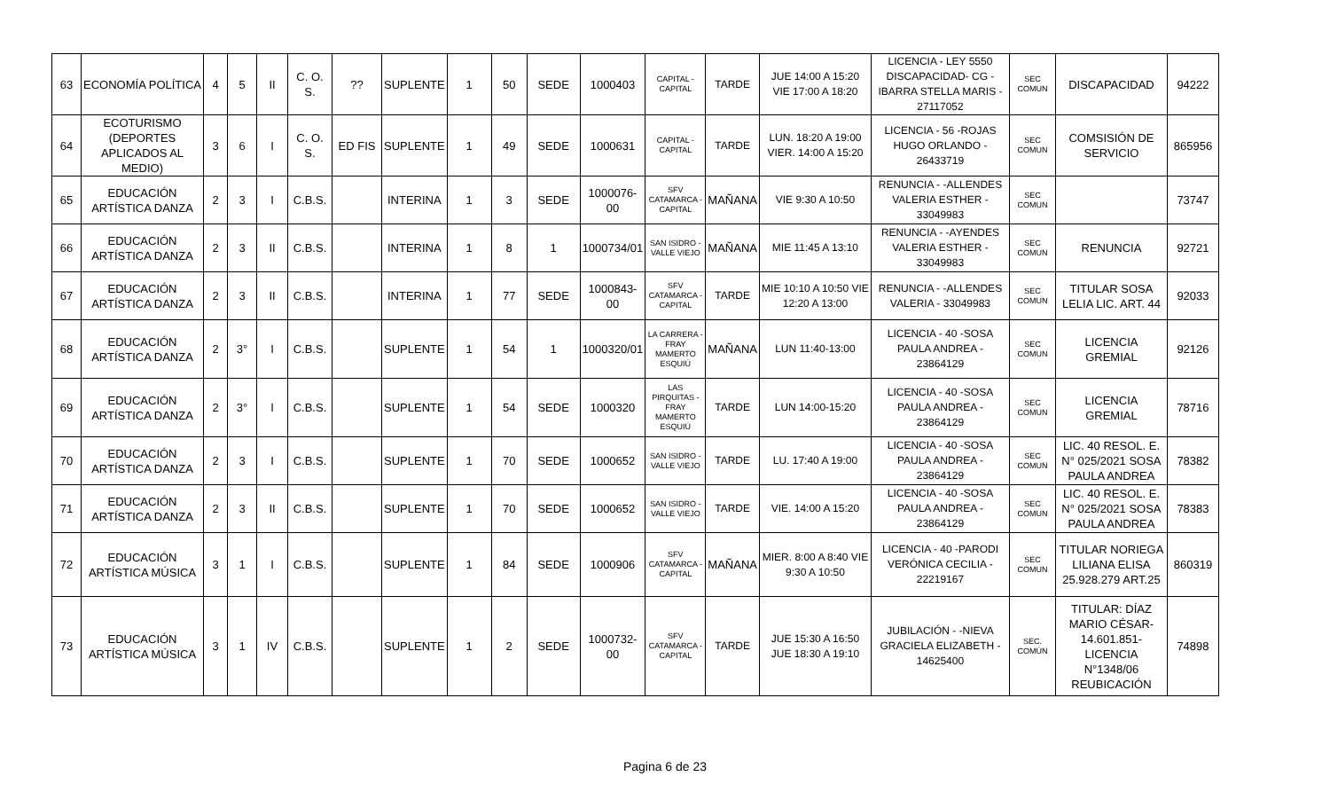| 63 | ECONOMÍA POLÍTICA | 4 | 5 | II | C. O. S. | ?? | SUPLENTE | 1 | 50 | SEDE | 1000403 | CAPITAL - CAPITAL | TARDE | JUE 14:00 A 15:20 VIE 17:00 A 18:20 | LICENCIA - LEY 5550 DISCAPACIDAD- CG - IBARRA STELLA MARIS - 27117052 | SEC COMUN | DISCAPACIDAD | 94222 |
| 64 | ECOTURISMO (DEPORTES APLICADOS AL MEDIO) | 3 | 6 | I | C. O. S. | ED FIS | SUPLENTE | 1 | 49 | SEDE | 1000631 | CAPITAL - CAPITAL | TARDE | LUN. 18:20 A 19:00 VIER. 14:00 A 15:20 | LICENCIA - 56 -ROJAS HUGO ORLANDO - 26433719 | SEC COMUN | COMSISIÓN DE SERVICIO | 865956 |
| 65 | EDUCACIÓN ARTÍSTICA DANZA | 2 | 3 | I | C.B.S. | | INTERINA | 1 | 3 | SEDE | 1000076-00 | SFV CATAMARCA - CAPITAL | MAÑANA | VIE 9:30 A 10:50 | RENUNCIA - -ALLENDES VALERIA ESTHER - 33049983 | SEC COMUN | | 73747 |
| 66 | EDUCACIÓN ARTÍSTICA DANZA | 2 | 3 | II | C.B.S. | | INTERINA | 1 | 8 | 1 | 1000734/01 | SAN ISIDRO - VALLE VIEJO | MAÑANA | MIE 11:45 A 13:10 | RENUNCIA - -AYENDES VALERIA ESTHER - 33049983 | SEC COMUN | RENUNCIA | 92721 |
| 67 | EDUCACIÓN ARTÍSTICA DANZA | 2 | 3 | II | C.B.S. | | INTERINA | 1 | 77 | SEDE | 1000843-00 | SFV CATAMARCA - CAPITAL | TARDE | MIE 10:10 A 10:50 VIE 12:20 A 13:00 | RENUNCIA - -ALLENDES VALERIA - 33049983 | SEC COMUN | TITULAR SOSA LELIA LIC. ART. 44 | 92033 |
| 68 | EDUCACIÓN ARTÍSTICA DANZA | 2 | 3° | I | C.B.S. | | SUPLENTE | 1 | 54 | 1 | 1000320/01 | LA CARRERA - FRAY MAMERTO ESQUIÚ | MAÑANA | LUN 11:40-13:00 | LICENCIA - 40 -SOSA PAULA ANDREA - 23864129 | SEC COMUN | LICENCIA GREMIAL | 92126 |
| 69 | EDUCACIÓN ARTÍSTICA DANZA | 2 | 3° | I | C.B.S. | | SUPLENTE | 1 | 54 | SEDE | 1000320 | LAS PIRQUITAS - FRAY MAMERTO ESQUIÚ | TARDE | LUN 14:00-15:20 | LICENCIA - 40 -SOSA PAULA ANDREA - 23864129 | SEC COMUN | LICENCIA GREMIAL | 78716 |
| 70 | EDUCACIÓN ARTÍSTICA DANZA | 2 | 3 | I | C.B.S. | | SUPLENTE | 1 | 70 | SEDE | 1000652 | SAN ISIDRO - VALLE VIEJO | TARDE | LU. 17:40 A 19:00 | LICENCIA - 40 -SOSA PAULA ANDREA - 23864129 | SEC COMUN | LIC. 40 RESOL. E. N° 025/2021 SOSA PAULA ANDREA | 78382 |
| 71 | EDUCACIÓN ARTÍSTICA DANZA | 2 | 3 | II | C.B.S. | | SUPLENTE | 1 | 70 | SEDE | 1000652 | SAN ISIDRO - VALLE VIEJO | TARDE | VIE. 14:00 A 15:20 | LICENCIA - 40 -SOSA PAULA ANDREA - 23864129 | SEC COMUN | LIC. 40 RESOL. E. N° 025/2021 SOSA PAULA ANDREA | 78383 |
| 72 | EDUCACIÓN ARTÍSTICA MÚSICA | 3 | 1 | I | C.B.S. | | SUPLENTE | 1 | 84 | SEDE | 1000906 | SFV CATAMARCA - CAPITAL | MAÑANA | MIER. 8:00 A 8:40 VIE 9:30 A 10:50 | LICENCIA - 40 -PARODI VERÓNICA CECILIA - 22219167 | SEC COMUN | TITULAR NORIEGA LILIANA ELISA 25.928.279 ART.25 | 860319 |
| 73 | EDUCACIÓN ARTÍSTICA MÚSICA | 3 | 1 | IV | C.B.S. | | SUPLENTE | 1 | 2 | SEDE | 1000732-00 | SFV CATAMARCA - CAPITAL | TARDE | JUE 15:30 A 16:50 JUE 18:30 A 19:10 | JUBILACIÓN - -NIEVA GRACIELA ELIZABETH - 14625400 | SEC. COMÚN | TITULAR: DÍAZ MARIO CÉSAR- 14.601.851- LICENCIA N°1348/06 REUBICACIÓN | 74898 |
Pagina 6 de 23